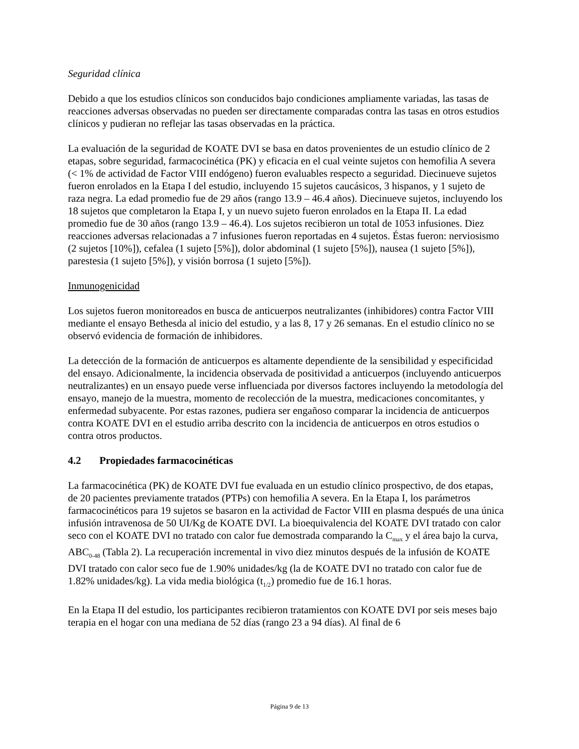Seguridad clínica
Debido a que los estudios clínicos son conducidos bajo condiciones ampliamente variadas, las tasas de reacciones adversas observadas no pueden ser directamente comparadas contra las tasas en otros estudios clínicos y pudieran no reflejar las tasas observadas en la práctica.
La evaluación de la seguridad de KOATE DVI se basa en datos provenientes de un estudio clínico de 2 etapas, sobre seguridad, farmacocinética (PK) y eficacia en el cual veinte sujetos con hemofilia A severa (< 1% de actividad de Factor VIII endógeno) fueron evaluables respecto a seguridad. Diecinueve sujetos fueron enrolados en la Etapa I del estudio, incluyendo 15 sujetos caucásicos, 3 hispanos, y 1 sujeto de raza negra. La edad promedio fue de 29 años (rango 13.9 – 46.4 años). Diecinueve sujetos, incluyendo los 18 sujetos que completaron la Etapa I, y un nuevo sujeto fueron enrolados en la Etapa II. La edad promedio fue de 30 años (rango 13.9 – 46.4). Los sujetos recibieron un total de 1053 infusiones. Diez reacciones adversas relacionadas a 7 infusiones fueron reportadas en 4 sujetos. Éstas fueron: nerviosismo (2 sujetos [10%]), cefalea (1 sujeto [5%]), dolor abdominal (1 sujeto [5%]), nausea (1 sujeto [5%]), parestesia (1 sujeto [5%]), y visión borrosa (1 sujeto [5%]).
Inmunogenicidad
Los sujetos fueron monitoreados en busca de anticuerpos neutralizantes (inhibidores) contra Factor VIII mediante el ensayo Bethesda al inicio del estudio, y a las 8, 17 y 26 semanas. En el estudio clínico no se observó evidencia de formación de inhibidores.
La detección de la formación de anticuerpos es altamente dependiente de la sensibilidad y especificidad del ensayo. Adicionalmente, la incidencia observada de positividad a anticuerpos (incluyendo anticuerpos neutralizantes) en un ensayo puede verse influenciada por diversos factores incluyendo la metodología del ensayo, manejo de la muestra, momento de recolección de la muestra, medicaciones concomitantes, y enfermedad subyacente. Por estas razones, pudiera ser engañoso comparar la incidencia de anticuerpos contra KOATE DVI en el estudio arriba descrito con la incidencia de anticuerpos en otros estudios o contra otros productos.
4.2 Propiedades farmacocinéticas
La farmacocinética (PK) de KOATE DVI fue evaluada en un estudio clínico prospectivo, de dos etapas, de 20 pacientes previamente tratados (PTPs) con hemofilia A severa. En la Etapa I, los parámetros farmacocinéticos para 19 sujetos se basaron en la actividad de Factor VIII en plasma después de una única infusión intravenosa de 50 UI/Kg de KOATE DVI. La bioequivalencia del KOATE DVI tratado con calor seco con el KOATE DVI no tratado con calor fue demostrada comparando la C<sub>max</sub> y el área bajo la curva, ABC<sub>0-48</sub> (Tabla 2). La recuperación incremental in vivo diez minutos después de la infusión de KOATE DVI tratado con calor seco fue de 1.90% unidades/kg (la de KOATE DVI no tratado con calor fue de 1.82% unidades/kg). La vida media biológica (t<sub>1/2</sub>) promedio fue de 16.1 horas.
En la Etapa II del estudio, los participantes recibieron tratamientos con KOATE DVI por seis meses bajo terapia en el hogar con una mediana de 52 días (rango 23 a 94 días). Al final de 6
Página 9 de 13